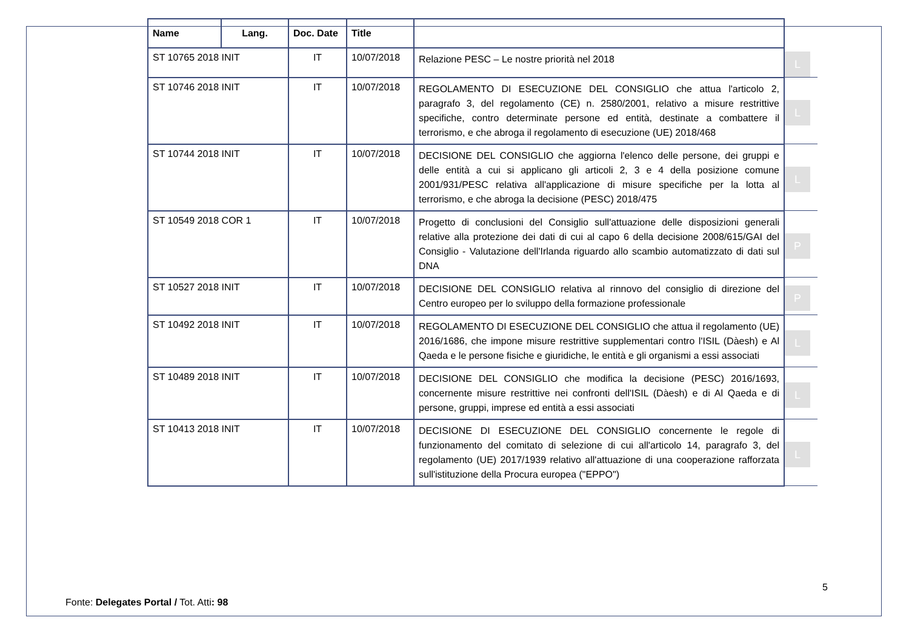| Name | Lang. | Doc. Date | Title | | |
| --- | --- | --- | --- | --- | --- |
| ST 10765 2018 INIT | | IT | 10/07/2018 | Relazione PESC – Le nostre priorità nel 2018 | L |
| ST 10746 2018 INIT | | IT | 10/07/2018 | REGOLAMENTO DI ESECUZIONE DEL CONSIGLIO che attua l'articolo 2, paragrafo 3, del regolamento (CE) n. 2580/2001, relativo a misure restrittive specifiche, contro determinate persone ed entità, destinate a combattere il terrorismo, e che abroga il regolamento di esecuzione (UE) 2018/468 | L |
| ST 10744 2018 INIT | | IT | 10/07/2018 | DECISIONE DEL CONSIGLIO che aggiorna l'elenco delle persone, dei gruppi e delle entità a cui si applicano gli articoli 2, 3 e 4 della posizione comune 2001/931/PESC relativa all'applicazione di misure specifiche per la lotta al terrorismo, e che abroga la decisione (PESC) 2018/475 | L |
| ST 10549 2018 COR 1 | | IT | 10/07/2018 | Progetto di conclusioni del Consiglio sull'attuazione delle disposizioni generali relative alla protezione dei dati di cui al capo 6 della decisione 2008/615/GAI del Consiglio - Valutazione dell'Irlanda riguardo allo scambio automatizzato di dati sul DNA | P |
| ST 10527 2018 INIT | | IT | 10/07/2018 | DECISIONE DEL CONSIGLIO relativa al rinnovo del consiglio di direzione del Centro europeo per lo sviluppo della formazione professionale | P |
| ST 10492 2018 INIT | | IT | 10/07/2018 | REGOLAMENTO DI ESECUZIONE DEL CONSIGLIO che attua il regolamento (UE) 2016/1686, che impone misure restrittive supplementari contro l'ISIL (Dàesh) e Al Qaeda e le persone fisiche e giuridiche, le entità e gli organismi a essi associati | L |
| ST 10489 2018 INIT | | IT | 10/07/2018 | DECISIONE DEL CONSIGLIO che modifica la decisione (PESC) 2016/1693, concernente misure restrittive nei confronti dell'ISIL (Dàesh) e di Al Qaeda e di persone, gruppi, imprese ed entità a essi associati | L |
| ST 10413 2018 INIT | | IT | 10/07/2018 | DECISIONE DI ESECUZIONE DEL CONSIGLIO concernente le regole di funzionamento del comitato di selezione di cui all'articolo 14, paragrafo 3, del regolamento (UE) 2017/1939 relativo all'attuazione di una cooperazione rafforzata sull'istituzione della Procura europea ("EPPO") | L |
5
Fonte: Delegates Portal / Tot. Atti: 98